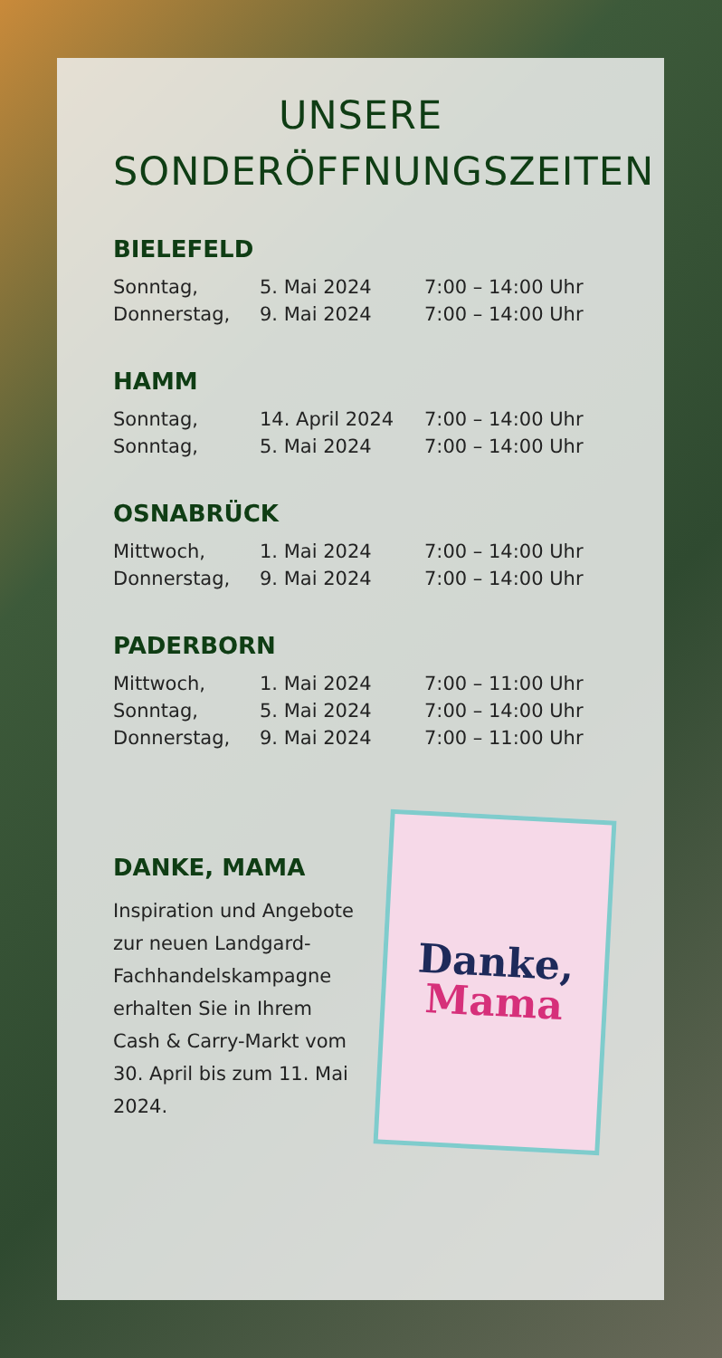UNSERE
SONDERÖFFNUNGSZEITEN
BIELEFELD
| Sonntag, | 5. Mai 2024 | 7:00 – 14:00 Uhr |
| Donnerstag, | 9. Mai 2024 | 7:00 – 14:00 Uhr |
HAMM
| Sonntag, | 14. April 2024 | 7:00 – 14:00 Uhr |
| Sonntag, | 5. Mai 2024 | 7:00 – 14:00 Uhr |
OSNABRÜCK
| Mittwoch, | 1. Mai 2024 | 7:00 – 14:00 Uhr |
| Donnerstag, | 9. Mai 2024 | 7:00 – 14:00 Uhr |
PADERBORN
| Mittwoch, | 1. Mai 2024 | 7:00 – 11:00 Uhr |
| Sonntag, | 5. Mai 2024 | 7:00 – 14:00 Uhr |
| Donnerstag, | 9. Mai 2024 | 7:00 – 11:00 Uhr |
DANKE, MAMA
Inspiration und Angebote zur neuen Landgard-Fachhandelskampagne erhalten Sie in Ihrem Cash & Carry-Markt vom 30. April bis zum 11. Mai 2024.
Danke,
Mama